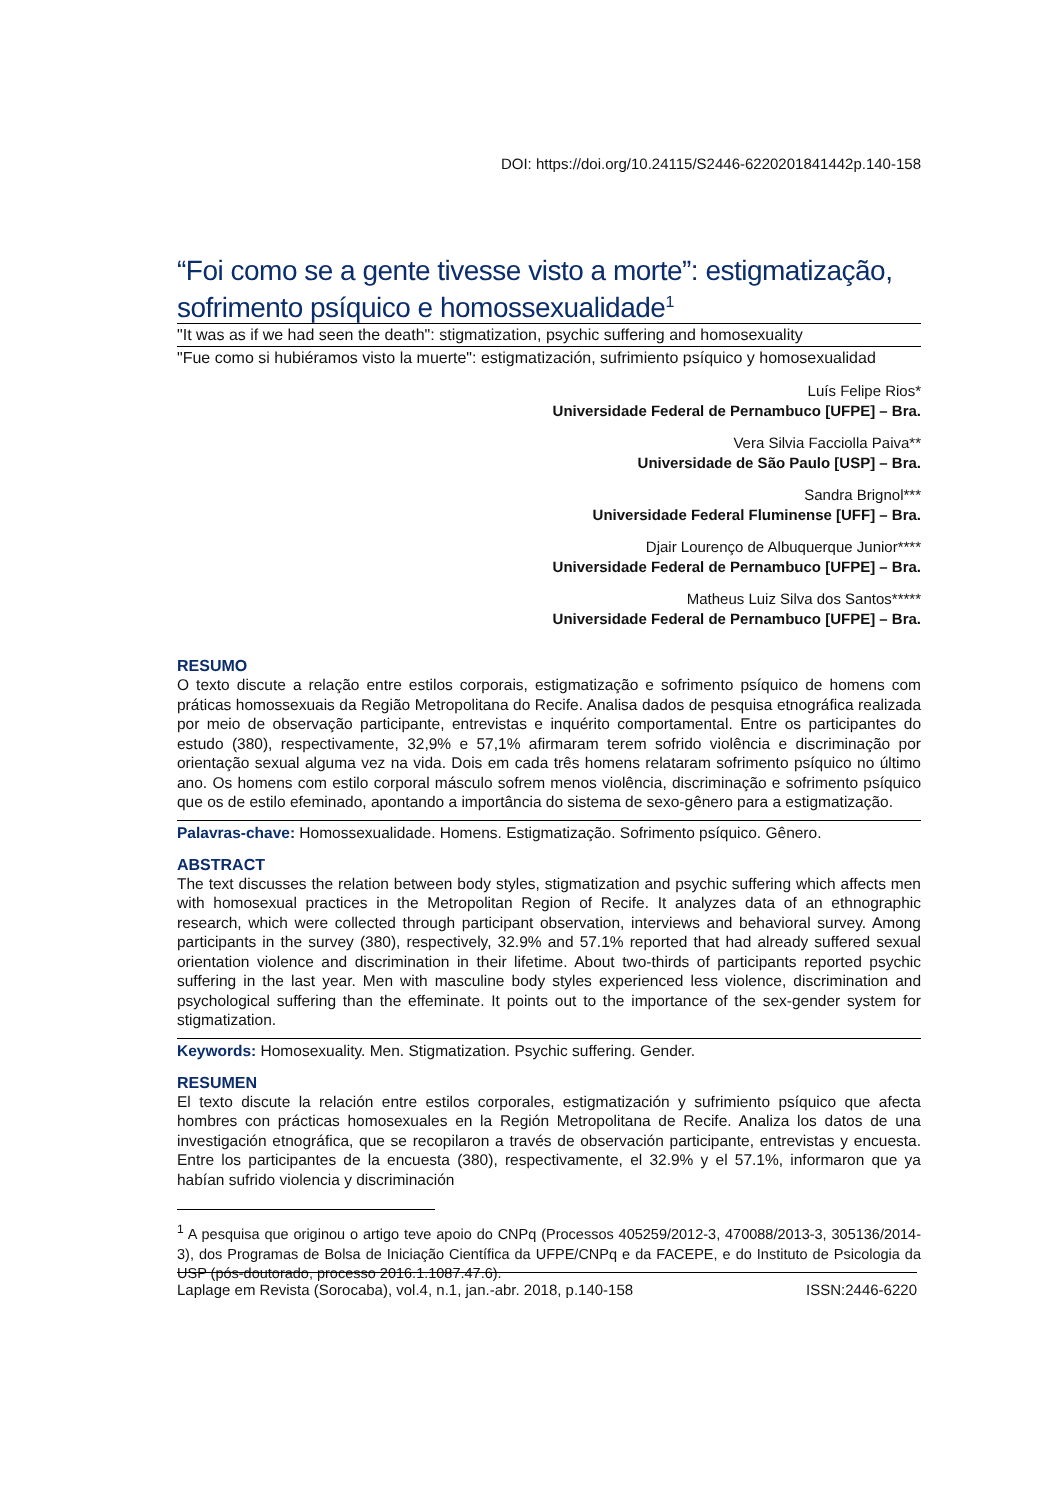DOI: https://doi.org/10.24115/S2446-6220201841442p.140-158
“Foi como se a gente tivesse visto a morte”: estigmatização, sofrimento psíquico e homossexualidade<sup>1</sup>
"It was as if we had seen the death": stigmatization, psychic suffering and homosexuality
"Fue como si hubiéramos visto la muerte": estigmatización, sufrimiento psíquico y homosexualidad
Luís Felipe Rios*
Universidade Federal de Pernambuco [UFPE] – Bra.
Vera Silvia Facciolla Paiva**
Universidade de São Paulo [USP] – Bra.
Sandra Brignol***
Universidade Federal Fluminense [UFF] – Bra.
Djair Lourenço de Albuquerque Junior****
Universidade Federal de Pernambuco [UFPE] – Bra.
Matheus Luiz Silva dos Santos*****
Universidade Federal de Pernambuco [UFPE] – Bra.
RESUMO
O texto discute a relação entre estilos corporais, estigmatização e sofrimento psíquico de homens com práticas homossexuais da Região Metropolitana do Recife. Analisa dados de pesquisa etnográfica realizada por meio de observação participante, entrevistas e inquérito comportamental. Entre os participantes do estudo (380), respectivamente, 32,9% e 57,1% afirmaram terem sofrido violência e discriminação por orientação sexual alguma vez na vida. Dois em cada três homens relataram sofrimento psíquico no último ano. Os homens com estilo corporal másculo sofrem menos violência, discriminação e sofrimento psíquico que os de estilo efeminado, apontando a importância do sistema de sexo-gênero para a estigmatização.
Palavras-chave: Homossexualidade. Homens. Estigmatização. Sofrimento psíquico. Gênero.
ABSTRACT
The text discusses the relation between body styles, stigmatization and psychic suffering which affects men with homosexual practices in the Metropolitan Region of Recife. It analyzes data of an ethnographic research, which were collected through participant observation, interviews and behavioral survey. Among participants in the survey (380), respectively, 32.9% and 57.1% reported that had already suffered sexual orientation violence and discrimination in their lifetime. About two-thirds of participants reported psychic suffering in the last year. Men with masculine body styles experienced less violence, discrimination and psychological suffering than the effeminate. It points out to the importance of the sex-gender system for stigmatization.
Keywords: Homosexuality. Men. Stigmatization. Psychic suffering. Gender.
RESUMEN
El texto discute la relación entre estilos corporales, estigmatización y sufrimiento psíquico que afecta hombres con prácticas homosexuales en la Región Metropolitana de Recife. Analiza los datos de una investigación etnográfica, que se recopilaron a través de observación participante, entrevistas y encuesta. Entre los participantes de la encuesta (380), respectivamente, el 32.9% y el 57.1%, informaron que ya habían sufrido violencia y discriminación
<sup>1</sup> A pesquisa que originou o artigo teve apoio do CNPq (Processos 405259/2012-3, 470088/2013-3, 305136/2014-3), dos Programas de Bolsa de Iniciação Científica da UFPE/CNPq e da FACEPE, e do Instituto de Psicologia da USP (pós-doutorado, processo 2016.1.1087.47.6).
Laplage em Revista (Sorocaba), vol.4, n.1, jan.-abr. 2018, p.140-158 ISSN:2446-6220